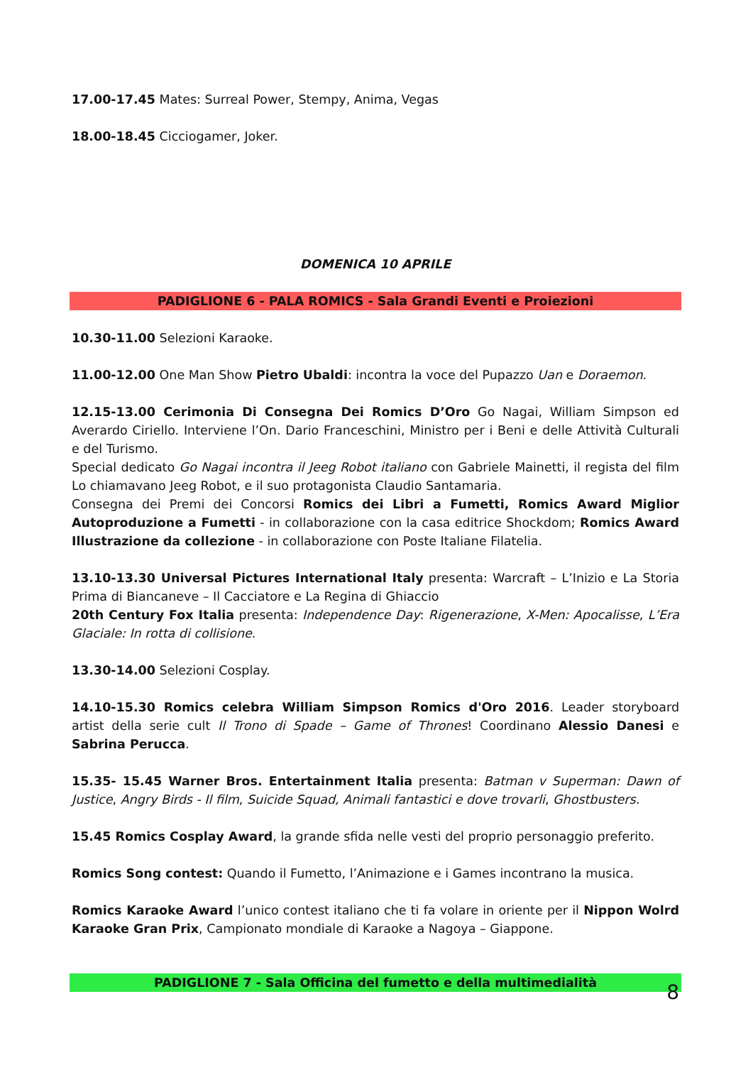17.00-17.45 Mates: Surreal Power, Stempy, Anima, Vegas
18.00-18.45 Cicciogamer, Joker.
DOMENICA 10 APRILE
PADIGLIONE 6 - PALA ROMICS - Sala Grandi Eventi e Proiezioni
10.30-11.00 Selezioni Karaoke.
11.00-12.00 One Man Show Pietro Ubaldi: incontra la voce del Pupazzo Uan e Doraemon.
12.15-13.00 Cerimonia Di Consegna Dei Romics D’Oro Go Nagai, William Simpson ed Averardo Ciriello. Interviene l’On. Dario Franceschini, Ministro per i Beni e delle Attività Culturali e del Turismo.
Special dedicato Go Nagai incontra il Jeeg Robot italiano con Gabriele Mainetti, il regista del film Lo chiamavano Jeeg Robot, e il suo protagonista Claudio Santamaria.
Consegna dei Premi dei Concorsi Romics dei Libri a Fumetti, Romics Award Miglior Autoproduzione a Fumetti - in collaborazione con la casa editrice Shockdom; Romics Award Illustrazione da collezione - in collaborazione con Poste Italiane Filatelia.
13.10-13.30 Universal Pictures International Italy presenta: Warcraft – L’Inizio e La Storia Prima di Biancaneve – Il Cacciatore e La Regina di Ghiaccio
20th Century Fox Italia presenta: Independence Day: Rigenerazione, X-Men: Apocalisse, L’Era Glaciale: In rotta di collisione.
13.30-14.00 Selezioni Cosplay.
14.10-15.30 Romics celebra William Simpson Romics d'Oro 2016. Leader storyboard artist della serie cult Il Trono di Spade – Game of Thrones! Coordinano Alessio Danesi e Sabrina Perucca.
15.35- 15.45 Warner Bros. Entertainment Italia presenta: Batman v Superman: Dawn of Justice, Angry Birds - Il film, Suicide Squad, Animali fantastici e dove trovarli, Ghostbusters.
15.45 Romics Cosplay Award, la grande sfida nelle vesti del proprio personaggio preferito.
Romics Song contest: Quando il Fumetto, l’Animazione e i Games incontrano la musica.
Romics Karaoke Award l’unico contest italiano che ti fa volare in oriente per il Nippon Wolrd Karaoke Gran Prix, Campionato mondiale di Karaoke a Nagoya – Giappone.
PADIGLIONE 7 - Sala Officina del fumetto e della multimedialità
8